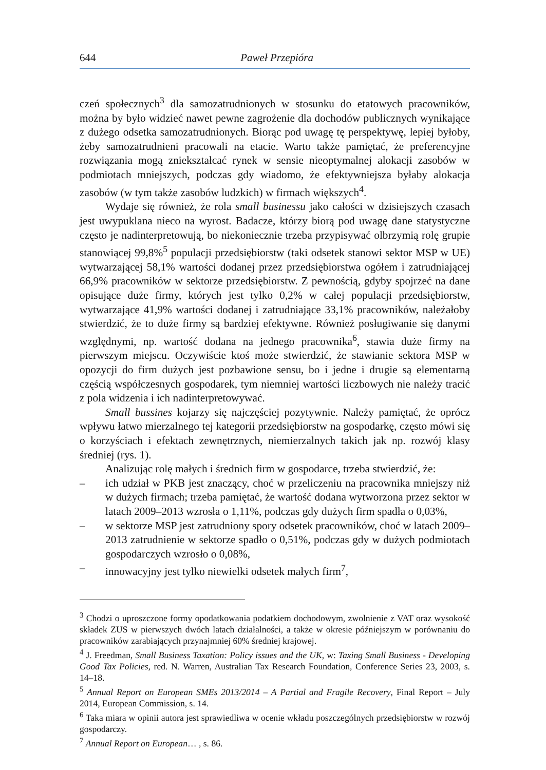644 Paweł Przepióra
czeń społecznych<sup>3</sup> dla samozatrudnionych w stosunku do etatowych pracowników, można by było widzieć nawet pewne zagrożenie dla dochodów publicznych wynikające z dużego odsetka samozatrudnionych. Biorąc pod uwagę tę perspektywę, lepiej byłoby, żeby samozatrudnieni pracowali na etacie. Warto także pamiętać, że preferencyjne rozwiązania mogą zniekształcać rynek w sensie nieoptymalnej alokacji zasobów w podmiotach mniejszych, podczas gdy wiadomo, że efektywniejsza byłaby alokacja zasobów (w tym także zasobów ludzkich) w firmach większych<sup>4</sup>.
Wydaje się również, że rola small businessu jako całości w dzisiejszych czasach jest uwypuklana nieco na wyrost. Badacze, którzy biorą pod uwagę dane statystyczne często je nadinterpretowują, bo niekoniecznie trzeba przypisywać olbrzymią rolę grupie stanowiącej 99,8%<sup>5</sup> populacji przedsiębiorstw (taki odsetek stanowi sektor MSP w UE) wytwarzającej 58,1% wartości dodanej przez przedsiębiorstwa ogółem i zatrudniającej 66,9% pracowników w sektorze przedsiębiorstw. Z pewnością, gdyby spojrzeć na dane opisujące duże firmy, których jest tylko 0,2% w całej populacji przedsiębiorstw, wytwarzające 41,9% wartości dodanej i zatrudniające 33,1% pracowników, należałoby stwierdzić, że to duże firmy są bardziej efektywne. Również posługiwanie się danymi względnymi, np. wartość dodana na jednego pracownika<sup>6</sup>, stawia duże firmy na pierwszym miejscu. Oczywiście ktoś może stwierdzić, że stawianie sektora MSP w opozycji do firm dużych jest pozbawione sensu, bo i jedne i drugie są elementarną częścią współczesnych gospodarek, tym niemniej wartości liczbowych nie należy tracić z pola widzenia i ich nadinterpretowywać.
Small bussines kojarzy się najczęściej pozytywnie. Należy pamiętać, że oprócz wpływu łatwo mierzalnego tej kategorii przedsiębiorstw na gospodarkę, często mówi się o korzyściach i efektach zewnętrznych, niemierzalnych takich jak np. rozwój klasy średniej (rys. 1).
Analizując rolę małych i średnich firm w gospodarce, trzeba stwierdzić, że:
– ich udział w PKB jest znaczący, choć w przeliczeniu na pracownika mniejszy niż w dużych firmach; trzeba pamiętać, że wartość dodana wytworzona przez sektor w latach 2009–2013 wzrosła o 1,11%, podczas gdy dużych firm spadła o 0,03%,
– w sektorze MSP jest zatrudniony spory odsetek pracowników, choć w latach 2009–2013 zatrudnienie w sektorze spadło o 0,51%, podczas gdy w dużych podmiotach gospodarczych wzrosło o 0,08%,
– innowacyjny jest tylko niewielki odsetek małych firm<sup>7</sup>,
<sup>3</sup> Chodzi o uproszczone formy opodatkowania podatkiem dochodowym, zwolnienie z VAT oraz wysokość składek ZUS w pierwszych dwóch latach działalności, a także w okresie późniejszym w porównaniu do pracowników zarabiających przynajmniej 60% średniej krajowej.
<sup>4</sup> J. Freedman, Small Business Taxation: Policy issues and the UK, w: Taxing Small Business - Developing Good Tax Policies, red. N. Warren, Australian Tax Research Foundation, Conference Series 23, 2003, s. 14–18.
<sup>5</sup> Annual Report on European SMEs 2013/2014 – A Partial and Fragile Recovery, Final Report – July 2014, European Commission, s. 14.
<sup>6</sup> Taka miara w opinii autora jest sprawiedliwa w ocenie wkładu poszczególnych przedsiębiorstw w rozwój gospodarczy.
<sup>7</sup> Annual Report on European… , s. 86.